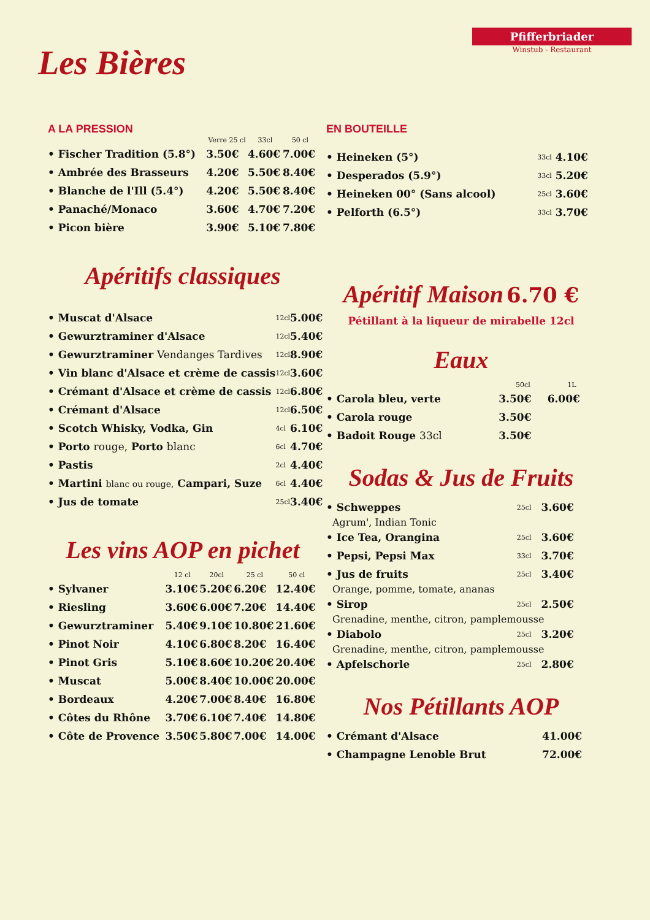Les Bières
Pfifferbriader
Winstub - Restaurant
A LA PRESSION
| | Verre 25 cl | 33cl | 50 cl |
| --- | --- | --- | --- |
| • Fischer Tradition (5.8°) | 3.50€ | 4.60€ | 7.00€ |
| • Ambrée des Brasseurs | 4.20€ | 5.50€ | 8.40€ |
| • Blanche de l'Ill (5.4°) | 4.20€ | 5.50€ | 8.40€ |
| • Panaché/Monaco | 3.60€ | 4.70€ | 7.20€ |
| • Picon bière | 3.90€ | 5.10€ | 7.80€ |
Apéritifs classiques
| • Muscat d'Alsace | 12cl | 5.00€ |
| • Gewurztraminer d'Alsace | 12cl | 5.40€ |
| • Gewurztraminer Vendanges Tardives | 12cl | 8.90€ |
| • Vin blanc d'Alsace et crème de cassis | 12cl | 3.60€ |
| • Crémant d'Alsace et crème de cassis | 12cl | 6.80€ |
| • Crémant d'Alsace | 12cl | 6.50€ |
| • Scotch Whisky, Vodka, Gin | 4cl | 6.10€ |
| • Porto rouge, Porto blanc | 6cl | 4.70€ |
| • Pastis | 2cl | 4.40€ |
| • Martini blanc ou rouge, Campari, Suze | 6cl | 4.40€ |
| • Jus de tomate | 25cl | 3.40€ |
Les vins AOP en pichet
| | 12 cl | 20cl | 25 cl | 50 cl |
| --- | --- | --- | --- | --- |
| • Sylvaner | 3.10€ | 5.20€ | 6.20€ | 12.40€ |
| • Riesling | 3.60€ | 6.00€ | 7.20€ | 14.40€ |
| • Gewurztraminer | 5.40€ | 9.10€ | 10.80€ | 21.60€ |
| • Pinot Noir | 4.10€ | 6.80€ | 8.20€ | 16.40€ |
| • Pinot Gris | 5.10€ | 8.60€ | 10.20€ | 20.40€ |
| • Muscat | 5.00€ | 8.40€ | 10.00€ | 20.00€ |
| • Bordeaux | 4.20€ | 7.00€ | 8.40€ | 16.80€ |
| • Côtes du Rhône | 3.70€ | 6.10€ | 7.40€ | 14.80€ |
| • Côte de Provence | 3.50€ | 5.80€ | 7.00€ | 14.00€ |
EN BOUTEILLE
| • Heineken (5°) | 33cl | 4.10€ |
| • Desperados (5.9°) | 33cl | 5.20€ |
| • Heineken 00° (Sans alcool) | 25cl | 3.60€ |
| • Pelforth (6.5°) | 33cl | 3.70€ |
Apéritif Maison 6.70 €
Pétillant à la liqueur de mirabelle 12cl
Eaux
| | 50cl | 1L |
| --- | --- | --- |
| • Carola bleu, verte | 3.50€ | 6.00€ |
| • Carola rouge | 3.50€ | |
| • Badoit Rouge 33cl | 3.50€ | |
Sodas & Jus de Fruits
| • Schweppes | 25cl | 3.60€ |
| Agrum', Indian Tonic | | |
| • Ice Tea, Orangina | 25cl | 3.60€ |
| • Pepsi, Pepsi Max | 33cl | 3.70€ |
| • Jus de fruits | 25cl | 3.40€ |
| Orange, pomme, tomate, ananas | | |
| • Sirop | 25cl | 2.50€ |
| Grenadine, menthe, citron, pamplemousse | | |
| • Diabolo | 25cl | 3.20€ |
| Grenadine, menthe, citron, pamplemousse | | |
| • Apfelschorle | 25cl | 2.80€ |
Nos Pétillants AOP
| • Crémant d'Alsace | 41.00€ |
| • Champagne Lenoble Brut | 72.00€ |